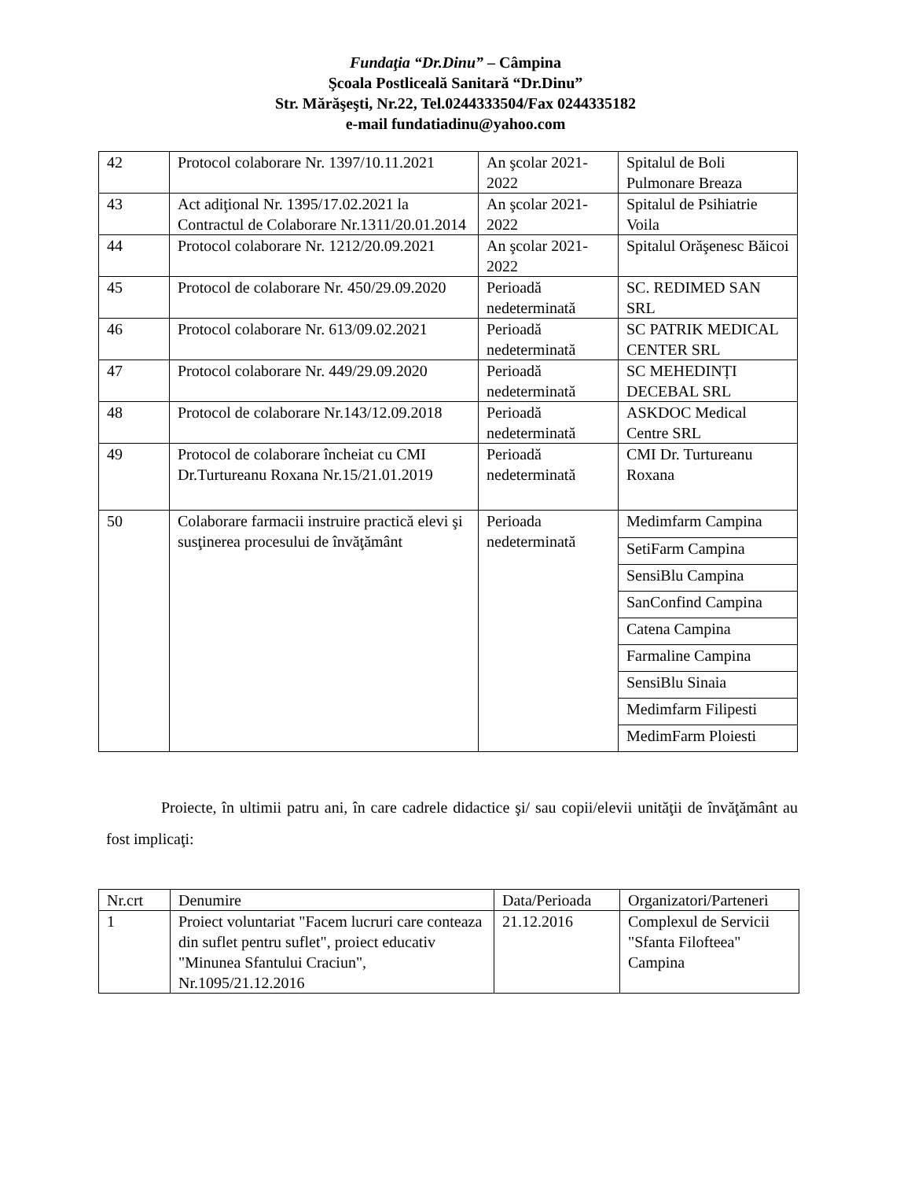Fundaţia “Dr.Dinu” – Câmpina
Şcoala Postliceală Sanitară “Dr.Dinu”
Str. Mărăşeşti, Nr.22, Tel.0244333504/Fax 0244335182
e-mail fundatiadinu@yahoo.com
| 42 | Protocol colaborare Nr. 1397/10.11.2021 | An şcolar 2021-2022 | Spitalul de Boli Pulmonare Breaza |
| 43 | Act adiţional Nr. 1395/17.02.2021 la Contractul de Colaborare Nr.1311/20.01.2014 | An şcolar 2021-2022 | Spitalul de Psihiatrie Voila |
| 44 | Protocol colaborare Nr. 1212/20.09.2021 | An şcolar 2021-2022 | Spitalul Orăşenesc Băicoi |
| 45 | Protocol de colaborare Nr. 450/29.09.2020 | Perioadă nedeterminată | SC. REDIMED SAN SRL |
| 46 | Protocol colaborare Nr. 613/09.02.2021 | Perioadă nedeterminată | SC PATRIK MEDICAL CENTER SRL |
| 47 | Protocol colaborare Nr. 449/29.09.2020 | Perioadă nedeterminată | SC MEHEDINȚI DECEBAL SRL |
| 48 | Protocol de colaborare Nr.143/12.09.2018 | Perioadă nedeterminată | ASKDOC Medical Centre SRL |
| 49 | Protocol de colaborare încheiat cu CMI Dr.Turtureanu Roxana Nr.15/21.01.2019 | Perioadă nedeterminată | CMI Dr. Turtureanu Roxana |
| 50 | Colaborare farmacii instruire practică elevi şi susţinerea procesului de învăţământ | Perioada nedeterminată | Medimfarm Campina |
| | | | SetiFarm Campina |
| | | | SensiBlu Campina |
| | | | SanConfind Campina |
| | | | Catena Campina |
| | | | Farmaline Campina |
| | | | SensiBlu Sinaia |
| | | | Medimfarm Filipesti |
| | | | MedimFarm Ploiesti |
Proiecte, în ultimii patru ani, în care cadrele didactice şi/ sau copii/elevii unităţii de învăţământ au fost implicaţi:
| Nr.crt | Denumire | Data/Perioada | Organizatori/Parteneri |
| --- | --- | --- | --- |
| 1 | Proiect voluntariat "Facem lucruri care conteaza din suflet pentru suflet", proiect educativ "Minunea Sfantului Craciun", Nr.1095/21.12.2016 | 21.12.2016 | Complexul de Servicii "Sfanta Filofteea" Campina |